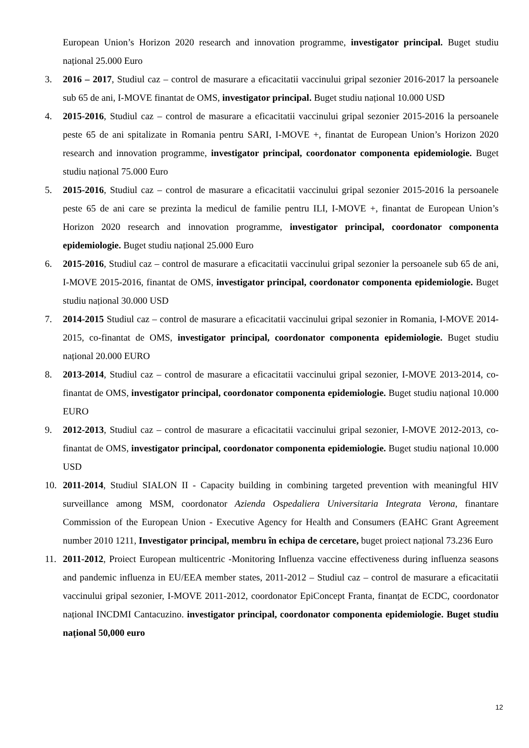European Union’s Horizon 2020 research and innovation programme, investigator principal. Buget studiu național 25.000 Euro
3. 2016 – 2017, Studiul caz – control de masurare a eficacitatii vaccinului gripal sezonier 2016-2017 la persoanele sub 65 de ani, I-MOVE finantat de OMS, investigator principal. Buget studiu național 10.000 USD
4. 2015-2016, Studiul caz – control de masurare a eficacitatii vaccinului gripal sezonier 2015-2016 la persoanele peste 65 de ani spitalizate in Romania pentru SARI, I-MOVE +, finantat de European Union’s Horizon 2020 research and innovation programme, investigator principal, coordonator componenta epidemiologie. Buget studiu național 75.000 Euro
5. 2015-2016, Studiul caz – control de masurare a eficacitatii vaccinului gripal sezonier 2015-2016 la persoanele peste 65 de ani care se prezinta la medicul de familie pentru ILI, I-MOVE +, finantat de European Union’s Horizon 2020 research and innovation programme, investigator principal, coordonator componenta epidemiologie. Buget studiu național 25.000 Euro
6. 2015-2016, Studiul caz – control de masurare a eficacitatii vaccinului gripal sezonier la persoanele sub 65 de ani, I-MOVE 2015-2016, finantat de OMS, investigator principal, coordonator componenta epidemiologie. Buget studiu național 30.000 USD
7. 2014-2015 Studiul caz – control de masurare a eficacitatii vaccinului gripal sezonier in Romania, I-MOVE 2014-2015, co-finantat de OMS, investigator principal, coordonator componenta epidemiologie. Buget studiu național 20.000 EURO
8. 2013-2014, Studiul caz – control de masurare a eficacitatii vaccinului gripal sezonier, I-MOVE 2013-2014, co-finantat de OMS, investigator principal, coordonator componenta epidemiologie. Buget studiu național 10.000 EURO
9. 2012-2013, Studiul caz – control de masurare a eficacitatii vaccinului gripal sezonier, I-MOVE 2012-2013, co-finantat de OMS, investigator principal, coordonator componenta epidemiologie. Buget studiu național 10.000 USD
10. 2011-2014, Studiul SIALON II - Capacity building in combining targeted prevention with meaningful HIV surveillance among MSM, coordonator Azienda Ospedaliera Universitaria Integrata Verona, finantare Commission of the European Union - Executive Agency for Health and Consumers (EAHC Grant Agreement number 2010 1211, Investigator principal, membru în echipa de cercetare, buget proiect național 73.236 Euro
11. 2011-2012, Proiect European multicentric -Monitoring Influenza vaccine effectiveness during influenza seasons and pandemic influenza in EU/EEA member states, 2011-2012 – Studiul caz – control de masurare a eficacitatii vaccinului gripal sezonier, I-MOVE 2011-2012, coordonator EpiConcept Franta, finanțat de ECDC, coordonator național INCDMI Cantacuzino. investigator principal, coordonator componenta epidemiologie. Buget studiu național 50,000 euro
12